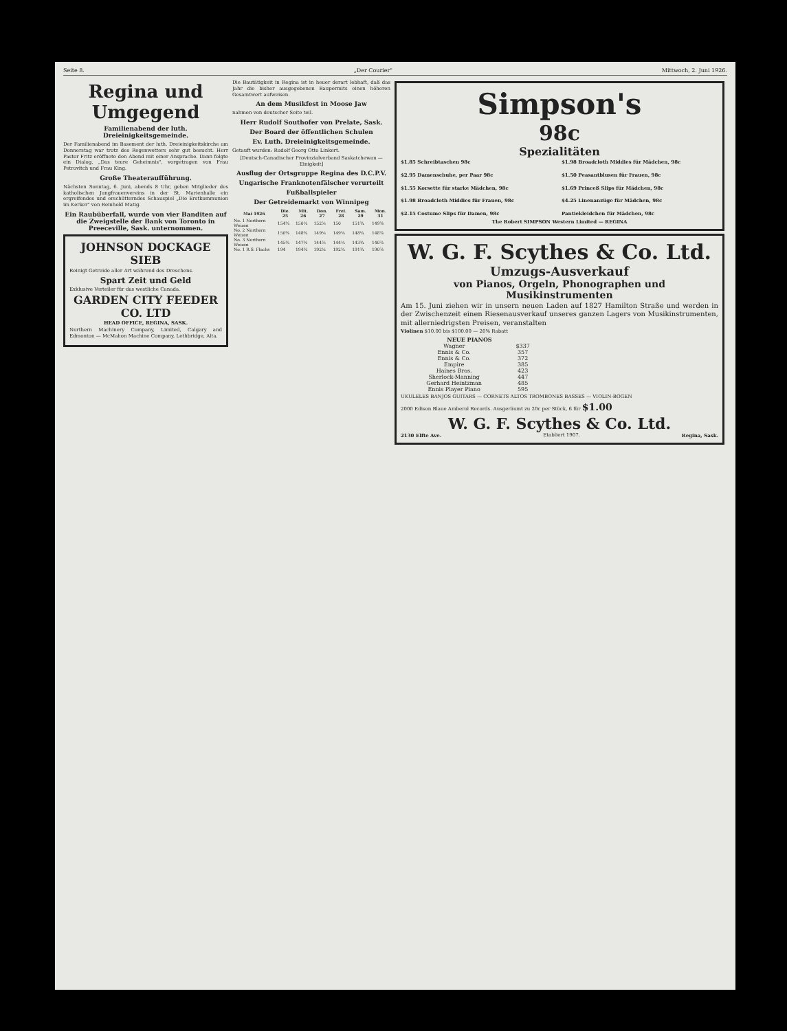Seite 8. „Der Courier" Mittwoch, 2. Juni 1926.
Regina und Umgegend
Familienabend der luth. Dreieinigkeitsgemeinde.
Der Familienabend im Basement der luth. Dreieinigkeitskirche am Donnerstag war trotz des Regenwetters sehr gut besucht. Herr Pastor Fritz eröffnete den Abend mit einer Ansprache. Dann folgte ein Dialog, „Das teure Geheimnis", vorgetragen von Frau Petrovitch und Frau King.
Große Theateraufführung.
Nächsten Sonntag, 6. Juni, abends 8 Uhr, geben Mitglieder des katholischen Jungfrauenvereins in der St. Marienhalle ein ergreifendes und erschütterndes Schauspiel „Die Erstkommunion im Kerker" von Reinhold Matig.
Ein Raubüberfall, wurde von vier Banditen auf die Zweigstelle der Bank von Toronto in Preeceville, Sask. unternommen.
JOHNSON DOCKAGE SIEB
Reinigt Getreide aller Art während des Dreschens.
Spart Zeit und Geld
Exklusive Verteiler für das westliche Canada.
GARDEN CITY FEEDER CO. LTD
HEAD OFFICE, REGINA, SASK.
Northern Machinery Company, Limited, Calgary and Edmonton — McMahon Machine Company, Lethbridge, Alta.
Die Bautätigkeit in Regina ist in heuer derart lebhaft, daß das Jahr die bisher ausgegebenen Baupermits einen höheren Gesamtwert aufweisen.
An dem Musikfest in Moose Jaw
nahmen von deutscher Seite teil.
Herr Rudolf Southofer von Prelate, Sask.
Der Board der öffentlichen Schulen
Ev. Luth. Dreieinigkeitsgemeinde.
Getauft wurden: Rudolf Georg Otto Linkert.
[Deutsch-Canadischer Provinzialverband Saskatchewan — Einigkeit]
Ausflug der Ortsgruppe Regina des D.C.P.V.
Ungarische Franknotenfälscher verurteilt
Fußballspieler
Der Getreidemarkt von Winnipeg
| Mai 1926 | Die. 25 | Mit. 26 | Don. 27 | Frei. 28 | Sam. 29 | Mon. 31 |
| --- | --- | --- | --- | --- | --- | --- |
| No. 1 Northern Weizen | 154¾ | 150¼ | 152⅝ | 150 | 151¾ | 149⅜ |
| No. 2 Northern Weizen | 150⅜ | 148¾ | 149⅝ | 149⅜ | 148¼ | 148⅞ |
| No. 3 Northern Weizen | 145¾ | 147⅜ | 144⅞ | 144¼ | 143¾ | 140⅞ |
| No. 1 R.S. Flachs | 194 | 194¾ | 192¼ | 192¾ | 191¾ | 190⅝ |
Simpson's
98c
Spezialitäten
$1.85 Schreibtaschen 98c
$1.98 Broadcloth Middies für Mädchen, 98c
$2.95 Damenschuhe, per Paar 98c
$1.50 Peasantblusen für Frauen, 98c
$1.55 Korsette für starke Mädchen, 98c
$1.69 Princeß Slips für Mädchen, 98c
$1.98 Broadcloth Middies für Frauen, 98c
$4.25 Linenanzüge für Mädchen, 98c
$2.15 Costume Slips für Damen, 98c
Pantiekleidchen für Mädchen, 98c
The Robert SIMPSON Western Limited — REGINA
W. G. F. Scythes & Co. Ltd.
Umzugs-Ausverkauf
von Pianos, Orgeln, Phonographen und Musikinstrumenten
Am 15. Juni ziehen wir in unsern neuen Laden auf 1827 Hamilton Straße und werden in der Zwischenzeit einen Riesenausverkauf unseres ganzen Lagers von Musikinstrumenten, mit allerniedrigsten Preisen, veranstalten
Violinen $10.00 bis $100.00 — 20% Rabatt
| NEUE PIANOS | |
| --- | --- |
| Wagner | $337 |
| Ennis & Co. | 357 |
| Ennis & Co. | 372 |
| Empire | 385 |
| Haines Bros. | 423 |
| Sherlock-Manning | 447 |
| Gerhard Heintzman | 485 |
| Ennis Player Piano | 595 |
UKULELES BANJOS GUITARS — CORNETS ALTOS TROMBONES BASSES — VIOLIN-BOGEN
2000 Edison Blaue Amberol Records. Ausgeräumt zu 20c per Stück, 6 für $1.00
W. G. F. Scythes & Co. Ltd.
2130 Elfte Ave. Etabliert 1907. Regina, Sask.